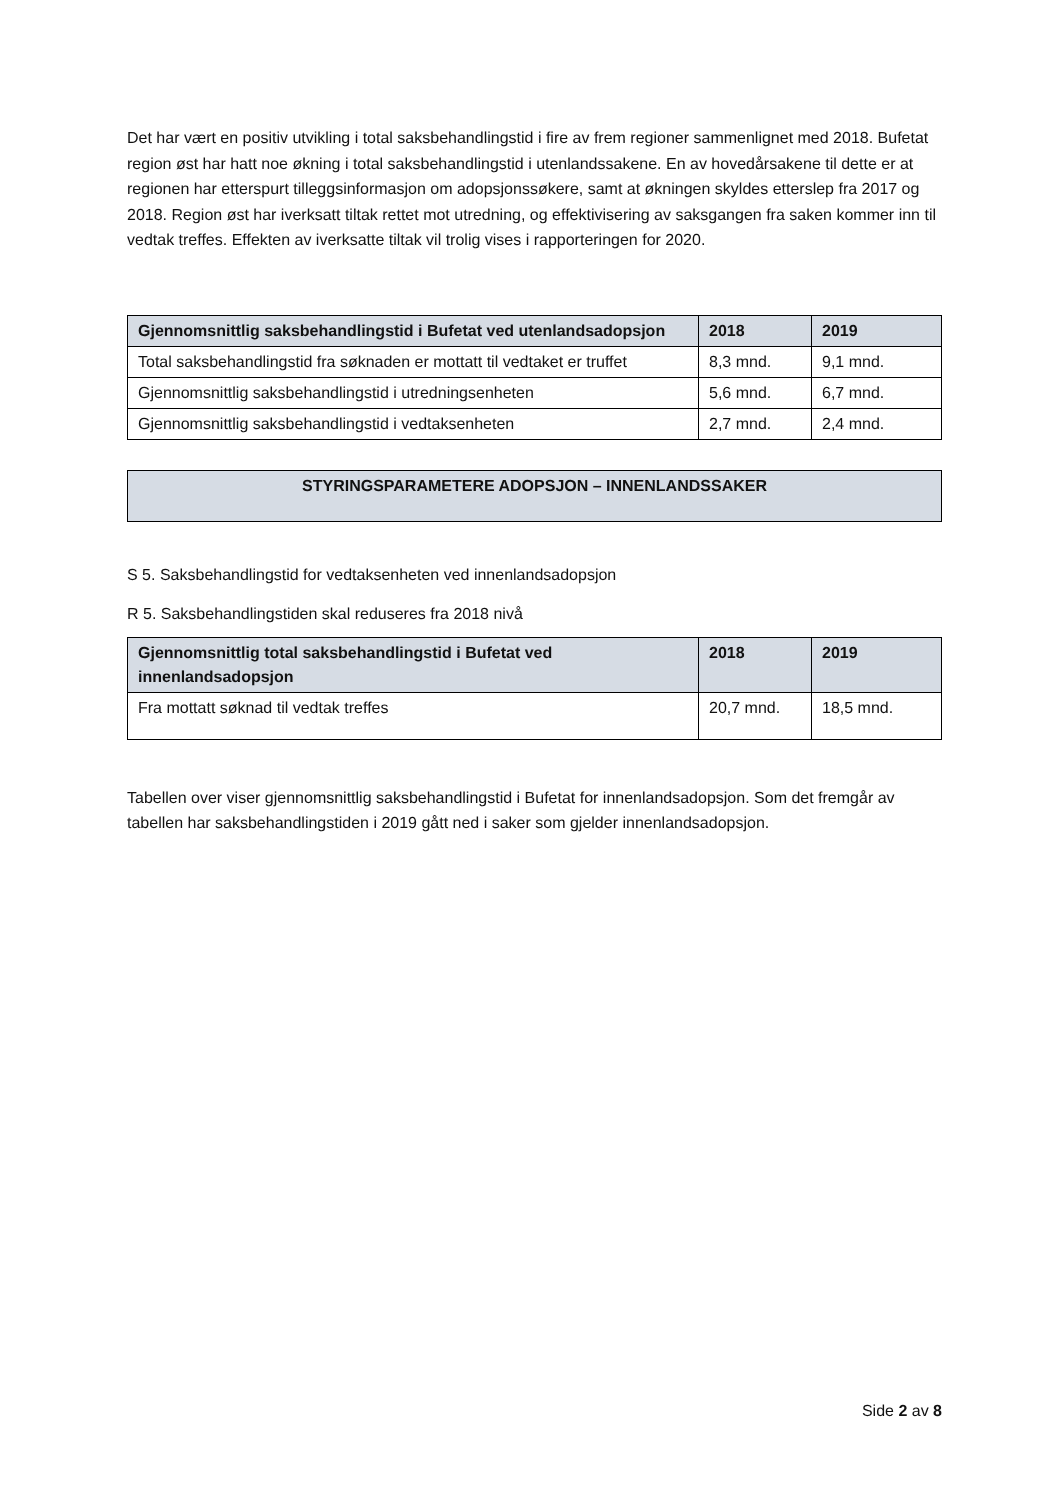Det har vært en positiv utvikling i total saksbehandlingstid i fire av frem regioner sammenlignet med 2018. Bufetat region øst har hatt noe økning i total saksbehandlingstid i utenlandssakene. En av hovedårsakene til dette er at regionen har etterspurt tilleggsinformasjon om adopsjonssøkere, samt at økningen skyldes etterslep fra 2017 og 2018. Region øst har iverksatt tiltak rettet mot utredning, og effektivisering av saksgangen fra saken kommer inn til vedtak treffes. Effekten av iverksatte tiltak vil trolig vises i rapporteringen for 2020.
| Gjennomsnittlig saksbehandlingstid i Bufetat ved utenlandsadopsjon | 2018 | 2019 |
| --- | --- | --- |
| Total saksbehandlingstid fra søknaden er mottatt til vedtaket er truffet | 8,3 mnd. | 9,1 mnd. |
| Gjennomsnittlig saksbehandlingstid i utredningsenheten | 5,6 mnd. | 6,7 mnd. |
| Gjennomsnittlig saksbehandlingstid i vedtaksenheten | 2,7 mnd. | 2,4 mnd. |
STYRINGSPARAMETERE ADOPSJON – INNENLANDSSAKER
S 5. Saksbehandlingstid for vedtaksenheten ved innenlandsadopsjon
R 5. Saksbehandlingstiden skal reduseres fra 2018 nivå
| Gjennomsnittlig total saksbehandlingstid i Bufetat ved innenlandsadopsjon | 2018 | 2019 |
| --- | --- | --- |
| Fra mottatt søknad til vedtak treffes | 20,7 mnd. | 18,5 mnd. |
Tabellen over viser gjennomsnittlig saksbehandlingstid i Bufetat for innenlandsadopsjon. Som det fremgår av tabellen har saksbehandlingstiden i 2019 gått ned i saker som gjelder innenlandsadopsjon.
Side 2 av 8